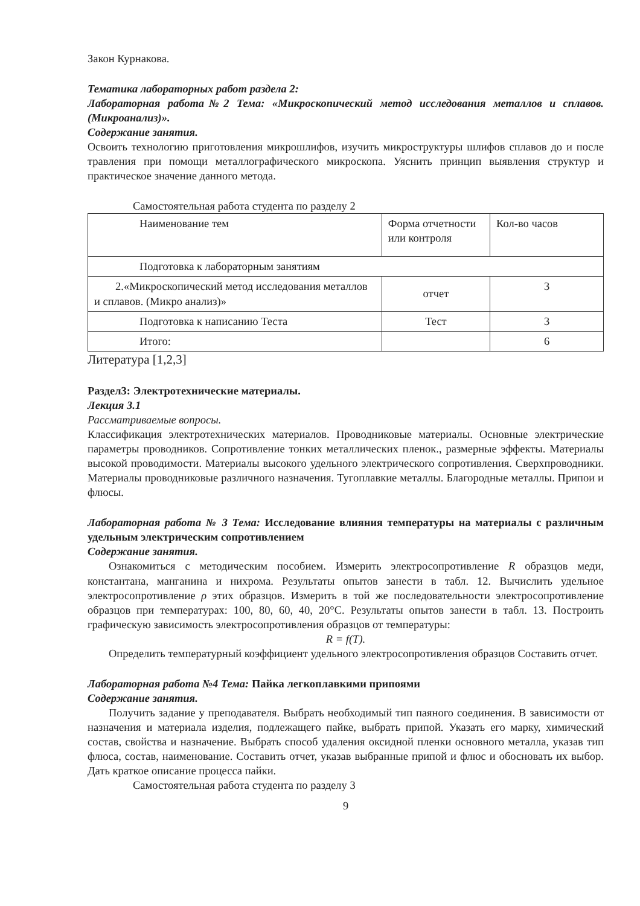Закон Курнакова.
Тематика лабораторных работ раздела 2:
Лабораторная работа№2 Тема: «Микроскопический метод исследования металлов и сплавов. (Микроанализ)».
Содержание занятия.
Освоить технологию приготовления микрошлифов, изучить микроструктуры шлифов сплавов до и после травления при помощи металлографического микроскопа. Уяснить принцип выявления структур и практическое значение данного метода.
Самостоятельная работа студента по разделу 2
| Наименование тем | Форма отчетности или контроля | Кол-во часов |
| Подготовка к лабораторным занятиям | | |
| 2.«Микроскопический метод исследования металлов и сплавов. (Микро анализ)» | отчет | 3 |
| Подготовка к написанию Теста | Тест | 3 |
| Итого: | | 6 |
Литература [1,2,3]
Раздел3: Электротехнические материалы.
Лекция 3.1
Рассматриваемые вопросы.
Классификация электротехнических материалов. Проводниковые материалы. Основные электрические параметры проводников. Сопротивление тонких металлических пленок., размерные эффекты. Материалы высокой проводимости. Материалы высокого удельного электрического сопротивления. Сверхпроводники. Материалы проводниковые различного назначения. Тугоплавкие металлы. Благородные металлы. Припои и флюсы.
Лабораторная работа № 3 Тема: Исследование влияния температуры на материалы с различным удельным электрическим сопротивлением
Содержание занятия.
Ознакомиться с методическим пособием. Измерить электросопротивление R образцов меди, константана, манганина и нихрома. Результаты опытов занести в табл. 12. Вычислить удельное электросопротивление ρ этих образцов. Измерить в той же последовательности электросопротивление образцов при температурах: 100, 80, 60, 40, 20°С. Результаты опытов занести в табл. 13. Построить графическую зависимость электросопротивления образцов от температуры:
R = f(T).
Определить температурный коэффициент удельного электросопротивления образцов Составить отчет.
Лабораторная работа №4 Тема: Пайка легкоплавкими припоями
Содержание занятия.
Получить задание у преподавателя. Выбрать необходимый тип паяного соединения. В зависимости от назначения и материала изделия, подлежащего пайке, выбрать припой. Указать его марку, химический состав, свойства и назначение. Выбрать способ удаления оксидной пленки основного металла, указав тип флюса, состав, наименование. Составить отчет, указав выбранные припой и флюс и обосновать их выбор. Дать краткое описание процесса пайки.
Самостоятельная работа студента по разделу 3
9